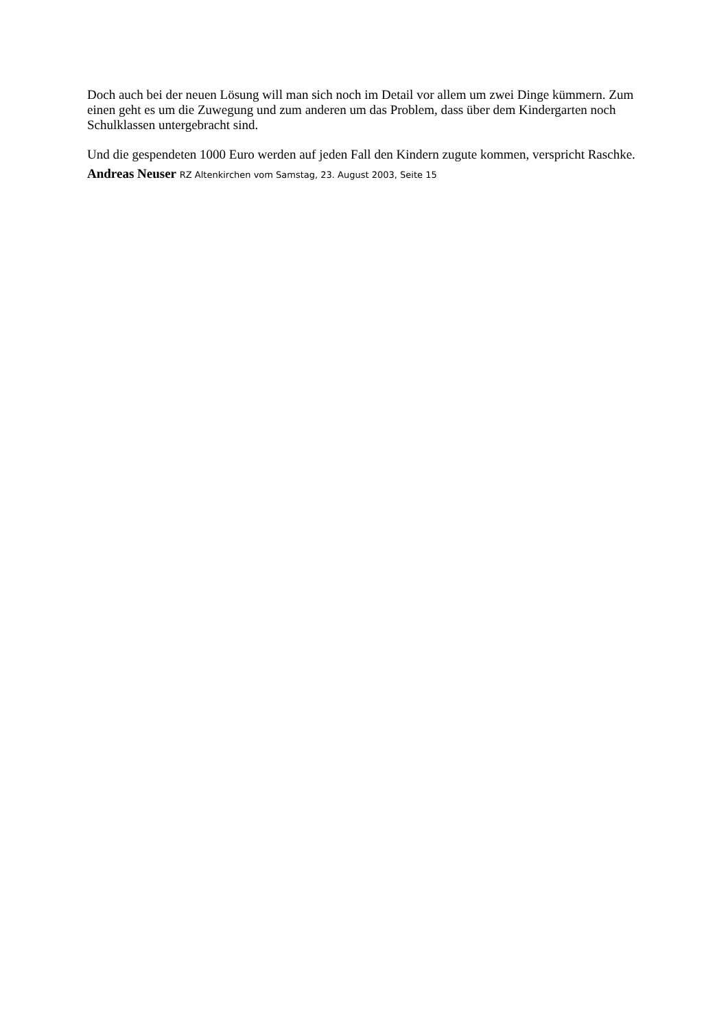Doch auch bei der neuen Lösung will man sich noch im Detail vor allem um zwei Dinge kümmern. Zum einen geht es um die Zuwegung und zum anderen um das Problem, dass über dem Kindergarten noch Schulklassen untergebracht sind.
Und die gespendeten 1000 Euro werden auf jeden Fall den Kindern zugute kommen, verspricht Raschke. Andreas Neuser RZ Altenkirchen vom Samstag, 23. August 2003, Seite 15